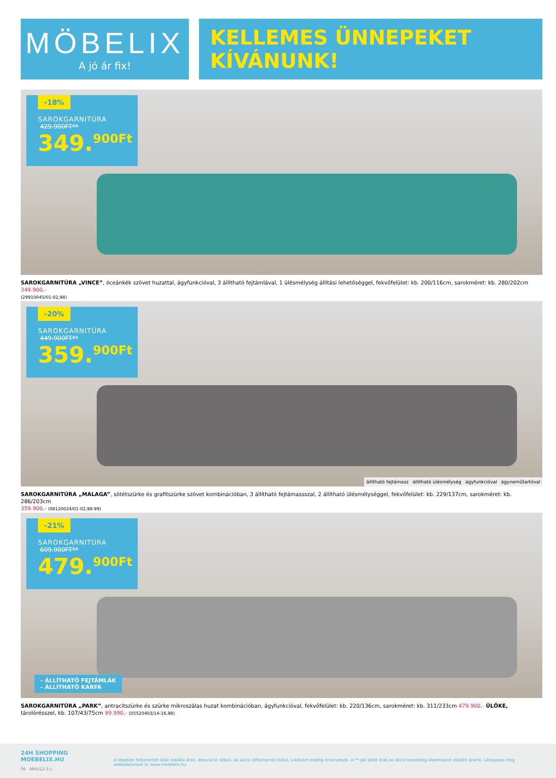MÖBELIX
A jó ár fix!
KELLEMES ÜNNEPEKET
KÍVÁNUNK!
-18%
SAROKGARNITÚRA
429.900FT**
349.<sup>900Ft</sup>
SAROKGARNITÚRA „VINCE”, óceánkék szövet huzattal, ágyfunkcióval, 3 állítható fejtámlával, 1 ülésmélység állítási lehetőséggel, fekvőfelület: kb. 200/116cm, sarokméret: kb. 280/202cm 349.900,-
(29910045/01-02,98)
-20%
SAROKGARNITÚRA
449.900FT**
359.<sup>900Ft</sup>
állítható fejtámasz állítható ülésmélység ágyfunkcióval ágyneműtartóval
SAROKGARNITÚRA „MALAGA”, sötétszürke és grafitszürke szövet kombinációban, 3 állítható fejtámassszal, 2 állítható ülésmélységgel, fekvőfelület: kb. 229/137cm, sarokméret: kb. 286/203cm
359.900,- (08120024/01-02,98-99)
-21%
SAROKGARNITÚRA
609.900FT**
479.<sup>900Ft</sup>
- ÁLLÍTHATÓ FEJTÁMLÁK
- ÁLLÍTHATÓ KARFA
SAROKGARNITÚRA „PARK”, antracitszürke és szürke mikroszálas huzat kombinációban, ágyfunkcióval, fekvőfelület: kb. 220/136cm, sarokméret: kb. 311/233cm 479.900,- ÜLŐKE, tárolórésszel, kb. 107/43/75cm 99.990,- (05520403/14-16,98)
24H SHOPPING
MOEBELIX.HU
06 MHU12-3-z
A képeken feltüntetett árak eladási árak, dekoráció nélkül. Az akció időtartamán belül, a készlet erejéig érvényesek. A **-gal jelölt árak az akció kezdetéig alkalmazott eladási áraink. Látogassa meg weboldalunkat is: www.moebelix.hu